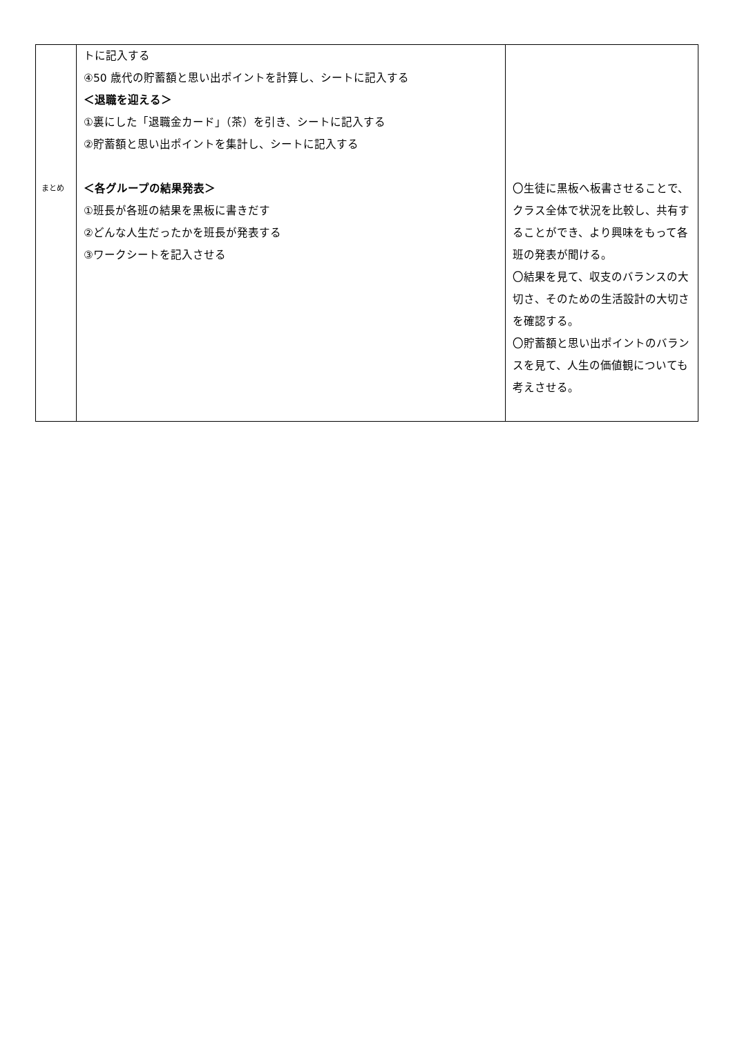| まとめ | トに記入する ④50 歳代の貯蓄額と思い出ポイントを計算し、シートに記入する ＜退職を迎える＞ ①裏にした「退職金カード」（茶）を引き、シートに記入する ②貯蓄額と思い出ポイントを集計し、シートに記入する ＜各グループの結果発表＞ ①班長が各班の結果を黒板に書きだす ②どんな人生だったかを班長が発表する ③ワークシートを記入させる | 〇生徒に黒板へ板書させることで、クラス全体で状況を比較し、共有することができ、より興味をもって各班の発表が聞ける。 〇結果を見て、収支のバランスの大切さ、そのための生活設計の大切さを確認する。 〇貯蓄額と思い出ポイントのバランスを見て、人生の価値観についても考えさせる。 |